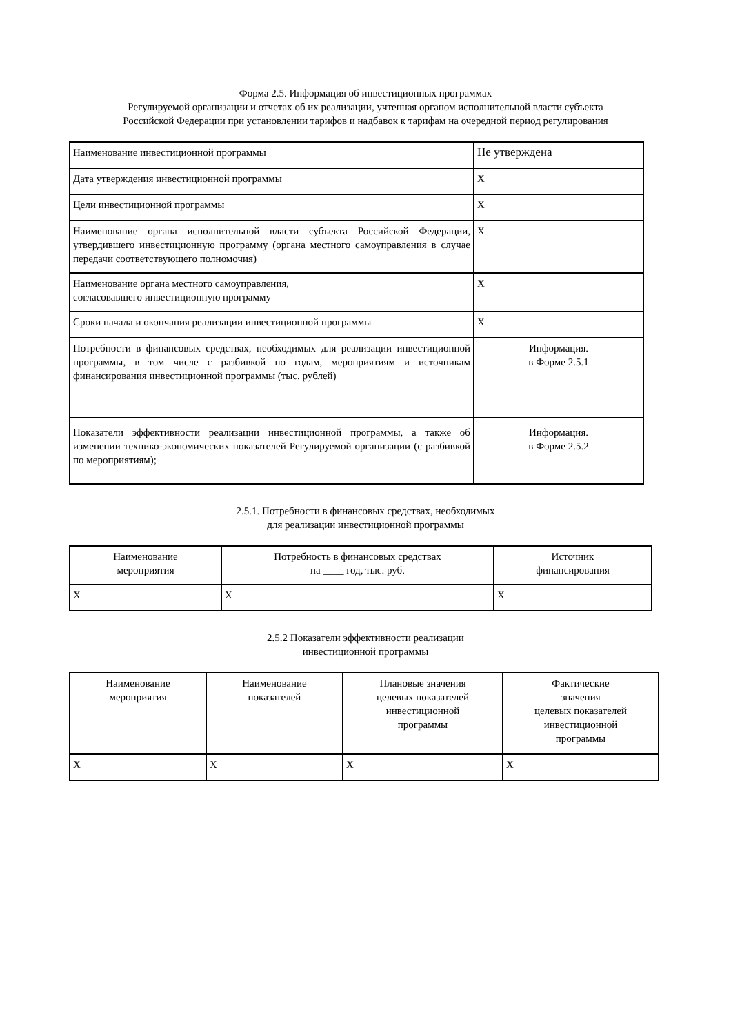Форма 2.5. Информация об инвестиционных программах
Регулируемой организации и отчетах об их реализации, учтенная органом исполнительной власти субъекта
Российской Федерации при установлении тарифов и надбавок к тарифам на очередной период регулирования
| Наименование инвестиционной программы | Не утверждена |
| Дата утверждения инвестиционной программы | X |
| Цели инвестиционной программы | X |
| Наименование органа исполнительной власти субъекта Российской Федерации, утвердившего инвестиционную программу (органа местного самоуправления в случае передачи соответствующего полномочия) | X |
| Наименование органа местного самоуправления, согласовавшего инвестиционную программу | X |
| Сроки начала и окончания реализации инвестиционной программы | X |
| Потребности в финансовых средствах, необходимых для реализации инвестиционной программы, в том числе с разбивкой по годам, мероприятиям и источникам финансирования инвестиционной программы (тыс. рублей) | Информация. в Форме 2.5.1 |
| Показатели эффективности реализации инвестиционной программы, а также об изменении технико-экономических показателей Регулируемой организации (с разбивкой по мероприятиям); | Информация. в Форме 2.5.2 |
2.5.1. Потребности в финансовых средствах, необходимых
для реализации инвестиционной программы
| Наименование мероприятия | Потребность в финансовых средствах на ____ год, тыс. руб. | Источник финансирования |
| X | X | X |
2.5.2 Показатели эффективности реализации
инвестиционной программы
| Наименование мероприятия | Наименование показателей | Плановые значения целевых показателей инвестиционной программы | Фактические значения целевых показателей инвестиционной программы |
| X | X | X | X |